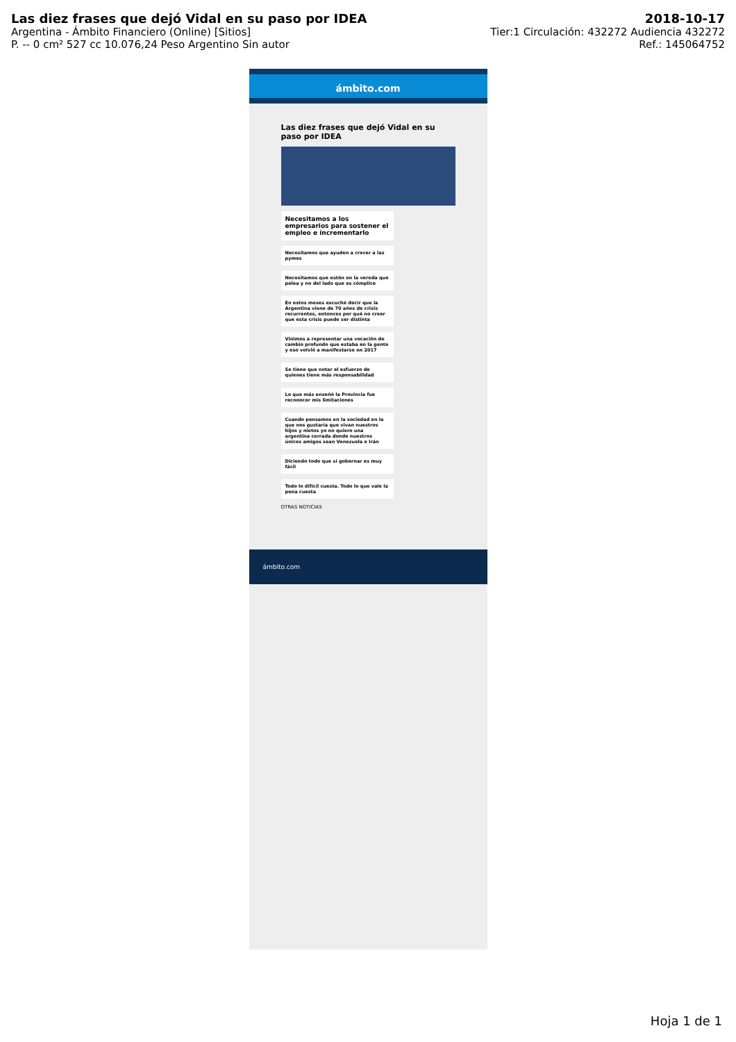Las diez frases que dejó Vidal en su paso por IDEA 2018-10-17
Argentina - Ámbito Financiero (Online) [Sitios] Tier:1 Circulación: 432272 Audiencia 432272
P. -- 0 cm² 527 cc 10.076,24 Peso Argentino Sin autor Ref.: 145064752
ámbito.com
Las diez frases que dejó Vidal en su paso por IDEA
Necesitamos a los empresarios para sostener el empleo e incrementarlo
Necesitamos que ayuden a crecer a las pymes
Necesitamos que estén en la vereda que pelea y no del lado que es cómplice
En estos meses escuché decir que la Argentina viene de 70 años de crisis recurrentes, entonces por qué no creer que esta crisis puede ser distinta
Vinimos a representar una vocación de cambio profundo que estaba en la gente y eso volvió a manifestarse en 2017
Se tiene que notar el esfuerzo de quienes tiene más responsabilidad
Lo que más enseñó la Provincia fue reconocer mis limitaciones
Cuando pensamos en la sociedad en la que nos gustaría que vivan nuestros hijos y nietos yo no quiero una argentina cerrada donde nuestros únicos amigos sean Venezuela e Irán
Diciendo todo que si gobernar es muy fácil
Todo lo difícil cuesta. Todo lo que vale la pena cuesta
OTRAS NOTICIAS
ámbito.com
Hoja 1 de 1